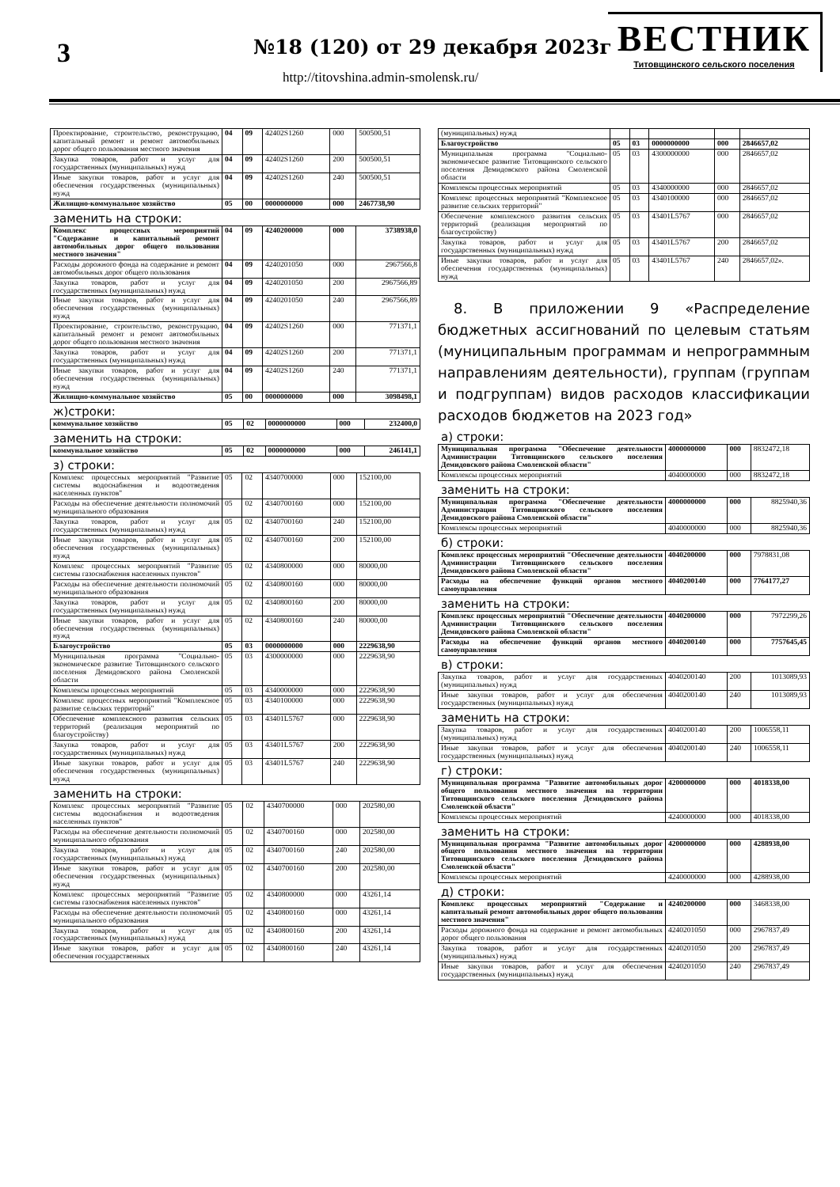3 №18 (120) от 29 декабря 2023г
http://titovshina.admin-smolensk.ru/
ВЕСТНИК
Титовщинского сельского поселения
| Проектирование, строительство, реконструкцию, капитальный ремонт и ремонт автомобильных дорог общего пользования местного значения | 04 | 09 | 42402S1260 | 000 | 500500,51 |
| Закупка товаров, работ и услуг для государственных (муниципальных) нужд | 04 | 09 | 42402S1260 | 200 | 500500,51 |
| Иные закупки товаров, работ и услуг для обеспечения государственных (муниципальных) нужд | 04 | 09 | 42402S1260 | 240 | 500500,51 |
| Жилищно-коммунальное хозяйство | 05 | 00 | 0000000000 | 000 | 2467738,90 |
заменить на строки:
| Комплекс процессных мероприятий "Содержание и капитальный ремонт автомобильных дорог общего пользования местного значения" | 04 | 09 | 4240200000 | 000 | 3738938,0 |
| Расходы дорожного фонда на содержание и ремонт автомобильных дорог общего пользования | 04 | 09 | 4240201050 | 000 | 2967566,8 |
| Закупка товаров, работ и услуг для государственных (муниципальных) нужд | 04 | 09 | 4240201050 | 200 | 2967566,89 |
| Иные закупки товаров, работ и услуг для обеспечения государственных (муниципальных) нужд | 04 | 09 | 4240201050 | 240 | 2967566,89 |
| Проектирование, строительство, реконструкцию, капитальный ремонт и ремонт автомобильных дорог общего пользования местного значения | 04 | 09 | 42402S1260 | 000 | 771371,1 |
| Закупка товаров, работ и услуг для государственных (муниципальных) нужд | 04 | 09 | 42402S1260 | 200 | 771371,1 |
| Иные закупки товаров, работ и услуг для обеспечения государственных (муниципальных) нужд | 04 | 09 | 42402S1260 | 240 | 771371,1 |
| Жилищно-коммунальное хозяйство | 05 | 00 | 0000000000 | 000 | 3098498,1 |
ж)строки:
| коммунальное хозяйство | 05 | 02 | 0000000000 | 000 | 232400,0 |
заменить на строки:
| коммунальное хозяйство | 05 | 02 | 0000000000 | 000 | 246141,1 |
з) строки:
| Комплекс процессных мероприятий "Развитие системы водоснабжения и водоотведения населенных пунктов" | 05 | 02 | 4340700000 | 000 | 152100,00 |
| Расходы на обеспечение деятельности полномочий муниципального образования | 05 | 02 | 4340700160 | 000 | 152100,00 |
| Закупка товаров, работ и услуг для государственных (муниципальных) нужд | 05 | 02 | 4340700160 | 240 | 152100,00 |
| Иные закупки товаров, работ и услуг для обеспечения государственных (муниципальных) нужд | 05 | 02 | 4340700160 | 200 | 152100,00 |
| Комплекс процессных мероприятий "Развитие системы газоснабжения населенных пунктов" | 05 | 02 | 4340800000 | 000 | 80000,00 |
| Расходы на обеспечение деятельности полномочий муниципального образования | 05 | 02 | 4340800160 | 000 | 80000,00 |
| Закупка товаров, работ и услуг для государственных (муниципальных) нужд | 05 | 02 | 4340800160 | 200 | 80000,00 |
| Иные закупки товаров, работ и услуг для обеспечения государственных (муниципальных) нужд | 05 | 02 | 4340800160 | 240 | 80000,00 |
| Благоустройство | 05 | 03 | 0000000000 | 000 | 2229638,90 |
| Муниципальная программа "Социально-экономическое развитие Титовщинского сельского поселения Демидовского района Смоленской области | 05 | 03 | 4300000000 | 000 | 2229638,90 |
| Комплексы процессных мероприятий | 05 | 03 | 4340000000 | 000 | 2229638,90 |
| Комплекс процессных мероприятий "Комплексное развитие сельских территорий" | 05 | 03 | 4340100000 | 000 | 2229638,90 |
| Обеспечение комплексного развития сельских территорий (реализация мероприятий по благоустройству) | 05 | 03 | 43401L5767 | 000 | 2229638,90 |
| Закупка товаров, работ и услуг для государственных (муниципальных) нужд | 05 | 03 | 43401L5767 | 200 | 2229638,90 |
| Иные закупки товаров, работ и услуг для обеспечения государственных (муниципальных) нужд | 05 | 03 | 43401L5767 | 240 | 2229638,90 |
заменить на строки:
| Комплекс процессных мероприятий "Развитие системы водоснабжения и водоотведения населенных пунктов" | 05 | 02 | 4340700000 | 000 | 202580,00 |
| Расходы на обеспечение деятельности полномочий муниципального образования | 05 | 02 | 4340700160 | 000 | 202580,00 |
| Закупка товаров, работ и услуг для государственных (муниципальных) нужд | 05 | 02 | 4340700160 | 240 | 202580,00 |
| Иные закупки товаров, работ и услуг для обеспечения государственных (муниципальных) нужд | 05 | 02 | 4340700160 | 200 | 202580,00 |
| Комплекс процессных мероприятий "Развитие системы газоснабжения населенных пунктов" | 05 | 02 | 4340800000 | 000 | 43261,14 |
| Расходы на обеспечение деятельности полномочий муниципального образования | 05 | 02 | 4340800160 | 000 | 43261,14 |
| Закупка товаров, работ и услуг для государственных (муниципальных) нужд | 05 | 02 | 4340800160 | 200 | 43261,14 |
| Иные закупки товаров, работ и услуг для обеспечения государственных | 05 | 02 | 4340800160 | 240 | 43261,14 |
| (муниципальных) нужд | | | | | |
| Благоустройство | 05 | 03 | 0000000000 | 000 | 2846657,02 |
| Муниципальная программа "Социально-экономическое развитие Титовщинского сельского поселения Демидовского района Смоленской области | 05 | 03 | 4300000000 | 000 | 2846657,02 |
| Комплексы процессных мероприятий | 05 | 03 | 4340000000 | 000 | 2846657,02 |
| Комплекс процессных мероприятий "Комплексное развитие сельских территорий" | 05 | 03 | 4340100000 | 000 | 2846657,02 |
| Обеспечение комплексного развития сельских территорий (реализация мероприятий по благоустройству) | 05 | 03 | 43401L5767 | 000 | 2846657,02 |
| Закупка товаров, работ и услуг для государственных (муниципальных) нужд | 05 | 03 | 43401L5767 | 200 | 2846657,02 |
| Иные закупки товаров, работ и услуг для обеспечения государственных (муниципальных) нужд | 05 | 03 | 43401L5767 | 240 | 2846657,02». |
8. В приложении 9 «Распределение бюджетных ассигнований по целевым статьям (муниципальным программам и непрограммным направлениям деятельности), группам (группам и подгруппам) видов расходов классификации расходов бюджетов на 2023 год»
а) строки:
| Муниципальная программа "Обеспечение деятельности Администрации Титовщинского сельского поселения Демидовского района Смоленской области" | 4000000000 | 000 | 8832472,18 |
| Комплексы процессных мероприятий | 4040000000 | 000 | 8832472,18 |
заменить на строки:
| Муниципальная программа "Обеспечение деятельности Администрации Титовщинского сельского поселения Демидовского района Смоленской области" | 4000000000 | 000 | 8825940,36 |
| Комплексы процессных мероприятий | 4040000000 | 000 | 8825940,36 |
б) строки:
| Комплекс процессных мероприятий "Обеспечение деятельности Администрации Титовщинского сельского поселения Демидовского района Смоленской области" | 4040200000 | 000 | 7978831,08 |
| Расходы на обеспечение функций органов местного самоуправления | 4040200140 | 000 | 7764177,27 |
заменить на строки:
| Комплекс процессных мероприятий "Обеспечение деятельности Администрации Титовщинского сельского поселения Демидовского района Смоленской области" | 4040200000 | 000 | 7972299,26 |
| Расходы на обеспечение функций органов местного самоуправления | 4040200140 | 000 | 7757645,45 |
в) строки:
| Закупка товаров, работ и услуг для государственных (муниципальных) нужд | 4040200140 | 200 | 1013089,93 |
| Иные закупки товаров, работ и услуг для обеспечения государственных (муниципальных) нужд | 4040200140 | 240 | 1013089,93 |
заменить на строки:
| Закупка товаров, работ и услуг для государственных (муниципальных) нужд | 4040200140 | 200 | 1006558,11 |
| Иные закупки товаров, работ и услуг для обеспечения государственных (муниципальных) нужд | 4040200140 | 240 | 1006558,11 |
г) строки:
| Муниципальная программа "Развитие автомобильных дорог общего пользования местного значения на территории Титовщинского сельского поселения Демидовского района Смоленской области" | 4200000000 | 000 | 4018338,00 |
| Комплексы процессных мероприятий | 4240000000 | 000 | 4018338,00 |
заменить на строки:
| Муниципальная программа "Развитие автомобильных дорог общего пользования местного значения на территории Титовщинского сельского поселения Демидовского района Смоленской области" | 4200000000 | 000 | 4288938,00 |
| Комплексы процессных мероприятий | 4240000000 | 000 | 4288938,00 |
д) строки:
| Комплекс процессных мероприятий "Содержание и капитальный ремонт автомобильных дорог общего пользования местного значения" | 4240200000 | 000 | 3468338,00 |
| Расходы дорожного фонда на содержание и ремонт автомобильных дорог общего пользования | 4240201050 | 000 | 2967837,49 |
| Закупка товаров, работ и услуг для государственных (муниципальных) нужд | 4240201050 | 200 | 2967837,49 |
| Иные закупки товаров, работ и услуг для обеспечения государственных (муниципальных) нужд | 4240201050 | 240 | 2967837,49 |